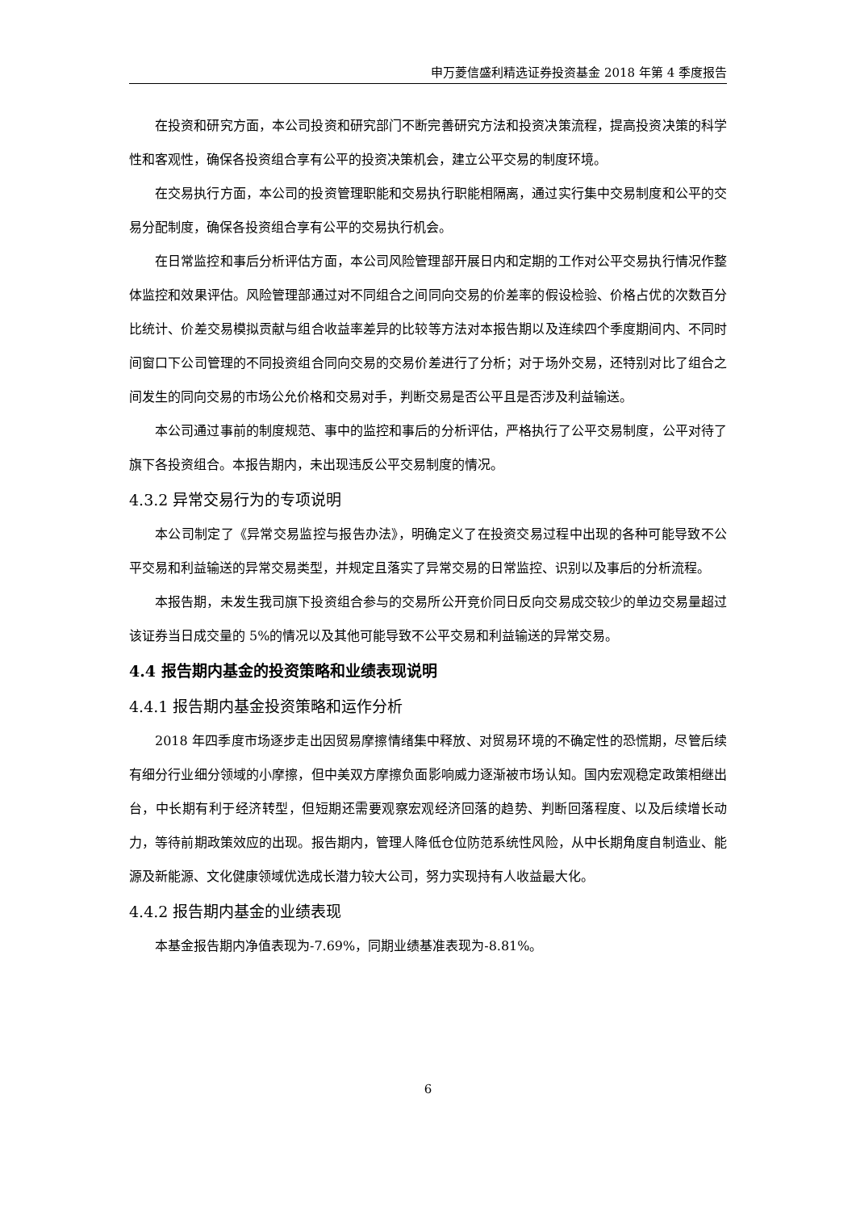申万菱信盛利精选证券投资基金 2018 年第 4 季度报告
在投资和研究方面，本公司投资和研究部门不断完善研究方法和投资决策流程，提高投资决策的科学性和客观性，确保各投资组合享有公平的投资决策机会，建立公平交易的制度环境。
在交易执行方面，本公司的投资管理职能和交易执行职能相隔离，通过实行集中交易制度和公平的交易分配制度，确保各投资组合享有公平的交易执行机会。
在日常监控和事后分析评估方面，本公司风险管理部开展日内和定期的工作对公平交易执行情况作整体监控和效果评估。风险管理部通过对不同组合之间同向交易的价差率的假设检验、价格占优的次数百分比统计、价差交易模拟贡献与组合收益率差异的比较等方法对本报告期以及连续四个季度期间内、不同时间窗口下公司管理的不同投资组合同向交易的交易价差进行了分析；对于场外交易，还特别对比了组合之间发生的同向交易的市场公允价格和交易对手，判断交易是否公平且是否涉及利益输送。
本公司通过事前的制度规范、事中的监控和事后的分析评估，严格执行了公平交易制度，公平对待了旗下各投资组合。本报告期内，未出现违反公平交易制度的情况。
4.3.2 异常交易行为的专项说明
本公司制定了《异常交易监控与报告办法》，明确定义了在投资交易过程中出现的各种可能导致不公平交易和利益输送的异常交易类型，并规定且落实了异常交易的日常监控、识别以及事后的分析流程。
本报告期，未发生我司旗下投资组合参与的交易所公开竞价同日反向交易成交较少的单边交易量超过该证券当日成交量的 5%的情况以及其他可能导致不公平交易和利益输送的异常交易。
4.4 报告期内基金的投资策略和业绩表现说明
4.4.1 报告期内基金投资策略和运作分析
2018 年四季度市场逐步走出因贸易摩擦情绪集中释放、对贸易环境的不确定性的恐慌期，尽管后续有细分行业细分领域的小摩擦，但中美双方摩擦负面影响威力逐渐被市场认知。国内宏观稳定政策相继出台，中长期有利于经济转型，但短期还需要观察宏观经济回落的趋势、判断回落程度、以及后续增长动力，等待前期政策效应的出现。报告期内，管理人降低仓位防范系统性风险，从中长期角度自制造业、能源及新能源、文化健康领域优选成长潜力较大公司，努力实现持有人收益最大化。
4.4.2 报告期内基金的业绩表现
本基金报告期内净值表现为-7.69%，同期业绩基准表现为-8.81%。
6